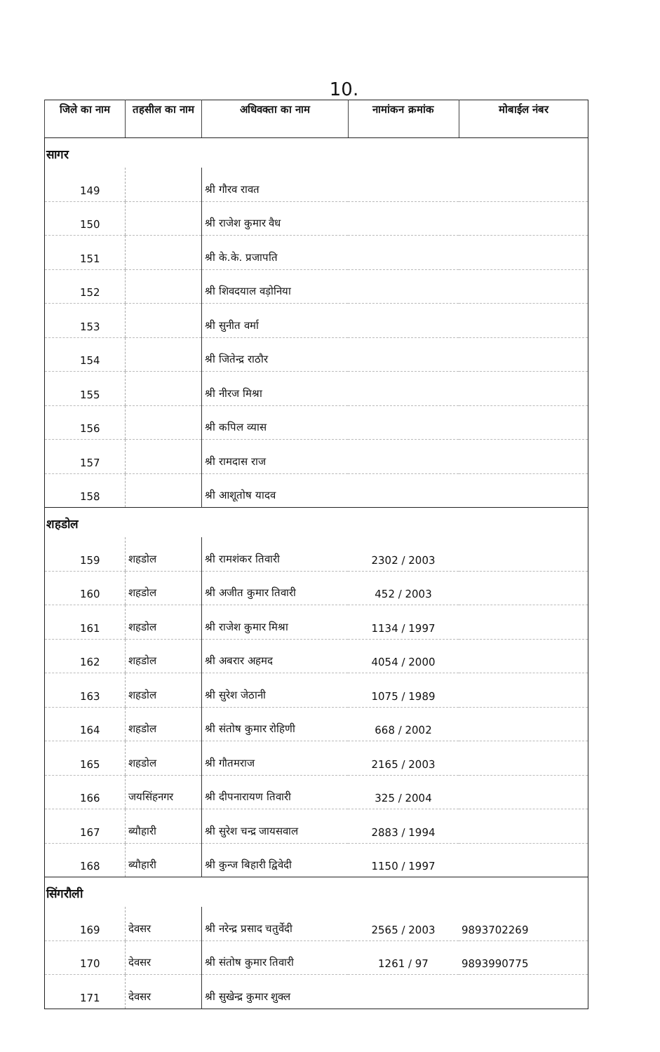10.
| जिले का नाम | तहसील का नाम | अधिवक्ता का नाम | नामांकन क्रमांक | मोबाईल नंबर |
| --- | --- | --- | --- | --- |
| सागर | | | | |
| 149 | | श्री गौरव रावत | | |
| 150 | | श्री राजेश कुमार वैध | | |
| 151 | | श्री के.के. प्रजापति | | |
| 152 | | श्री शिवदयाल वड़ोनिया | | |
| 153 | | श्री सुनीत वर्मा | | |
| 154 | | श्री जितेन्द्र राठौर | | |
| 155 | | श्री नीरज मिश्रा | | |
| 156 | | श्री कपिल व्यास | | |
| 157 | | श्री रामदास राज | | |
| 158 | | श्री आशूतोष यादव | | |
| शहडोल | | | | |
| 159 | शहडोल | श्री रामशंकर तिवारी | 2302 / 2003 | |
| 160 | शहडोल | श्री अजीत कुमार तिवारी | 452 / 2003 | |
| 161 | शहडोल | श्री राजेश कुमार मिश्रा | 1134 / 1997 | |
| 162 | शहडोल | श्री अबरार अहमद | 4054 / 2000 | |
| 163 | शहडोल | श्री सुरेश जेठानी | 1075 / 1989 | |
| 164 | शहडोल | श्री संतोष कुमार रोहिणी | 668 / 2002 | |
| 165 | शहडोल | श्री गौतमराज | 2165 / 2003 | |
| 166 | जयसिंहनगर | श्री दीपनारायण तिवारी | 325 / 2004 | |
| 167 | ब्यौहारी | श्री सुरेश चन्द्र जायसवाल | 2883 / 1994 | |
| 168 | ब्यौहारी | श्री कुन्ज बिहारी द्विवेदी | 1150 / 1997 | |
| सिंगरौली | | | | |
| 169 | देवसर | श्री नरेन्द्र प्रसाद चतुर्वेदी | 2565 / 2003 | 9893702269 |
| 170 | देवसर | श्री संतोष कुमार तिवारी | 1261 / 97 | 9893990775 |
| 171 | देवसर | श्री सुखेन्द्र कुमार शुक्ल | | |